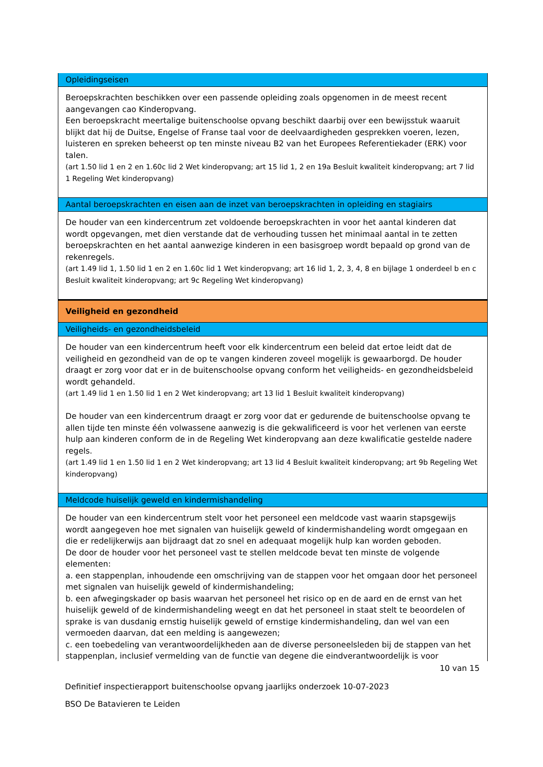Opleidingseisen
Beroepskrachten beschikken over een passende opleiding zoals opgenomen in de meest recent aangevangen cao Kinderopvang.
Een beroepskracht meertalige buitenschoolse opvang beschikt daarbij over een bewijsstuk waaruit blijkt dat hij de Duitse, Engelse of Franse taal voor de deelvaardigheden gesprekken voeren, lezen, luisteren en spreken beheerst op ten minste niveau B2 van het Europees Referentiekader (ERK) voor talen.
(art 1.50 lid 1 en 2 en 1.60c lid 2 Wet kinderopvang; art 15 lid 1, 2 en 19a Besluit kwaliteit kinderopvang; art 7 lid 1 Regeling Wet kinderopvang)
Aantal beroepskrachten en eisen aan de inzet van beroepskrachten in opleiding en stagiairs
De houder van een kindercentrum zet voldoende beroepskrachten in voor het aantal kinderen dat wordt opgevangen, met dien verstande dat de verhouding tussen het minimaal aantal in te zetten beroepskrachten en het aantal aanwezige kinderen in een basisgroep wordt bepaald op grond van de rekenregels.
(art 1.49 lid 1, 1.50 lid 1 en 2 en 1.60c lid 1 Wet kinderopvang; art 16 lid 1, 2, 3, 4, 8 en bijlage 1 onderdeel b en c Besluit kwaliteit kinderopvang; art 9c Regeling Wet kinderopvang)
Veiligheid en gezondheid
Veiligheids- en gezondheidsbeleid
De houder van een kindercentrum heeft voor elk kindercentrum een beleid dat ertoe leidt dat de veiligheid en gezondheid van de op te vangen kinderen zoveel mogelijk is gewaarborgd. De houder draagt er zorg voor dat er in de buitenschoolse opvang conform het veiligheids- en gezondheidsbeleid wordt gehandeld.
(art 1.49 lid 1 en 1.50 lid 1 en 2 Wet kinderopvang; art 13 lid 1 Besluit kwaliteit kinderopvang)
De houder van een kindercentrum draagt er zorg voor dat er gedurende de buitenschoolse opvang te allen tijde ten minste één volwassene aanwezig is die gekwalificeerd is voor het verlenen van eerste hulp aan kinderen conform de in de Regeling Wet kinderopvang aan deze kwalificatie gestelde nadere regels.
(art 1.49 lid 1 en 1.50 lid 1 en 2 Wet kinderopvang; art 13 lid 4 Besluit kwaliteit kinderopvang; art 9b Regeling Wet kinderopvang)
Meldcode huiselijk geweld en kindermishandeling
De houder van een kindercentrum stelt voor het personeel een meldcode vast waarin stapsgewijs wordt aangegeven hoe met signalen van huiselijk geweld of kindermishandeling wordt omgegaan en die er redelijkerwijs aan bijdraagt dat zo snel en adequaat mogelijk hulp kan worden geboden.
De door de houder voor het personeel vast te stellen meldcode bevat ten minste de volgende elementen:
a. een stappenplan, inhoudende een omschrijving van de stappen voor het omgaan door het personeel met signalen van huiselijk geweld of kindermishandeling;
b. een afwegingskader op basis waarvan het personeel het risico op en de aard en de ernst van het huiselijk geweld of de kindermishandeling weegt en dat het personeel in staat stelt te beoordelen of sprake is van dusdanig ernstig huiselijk geweld of ernstige kindermishandeling, dan wel van een vermoeden daarvan, dat een melding is aangewezen;
c. een toebedeling van verantwoordelijkheden aan de diverse personeelsleden bij de stappen van het stappenplan, inclusief vermelding van de functie van degene die eindverantwoordelijk is voor
10 van 15
Definitief inspectierapport buitenschoolse opvang jaarlijks onderzoek 10-07-2023
BSO De Batavieren te Leiden